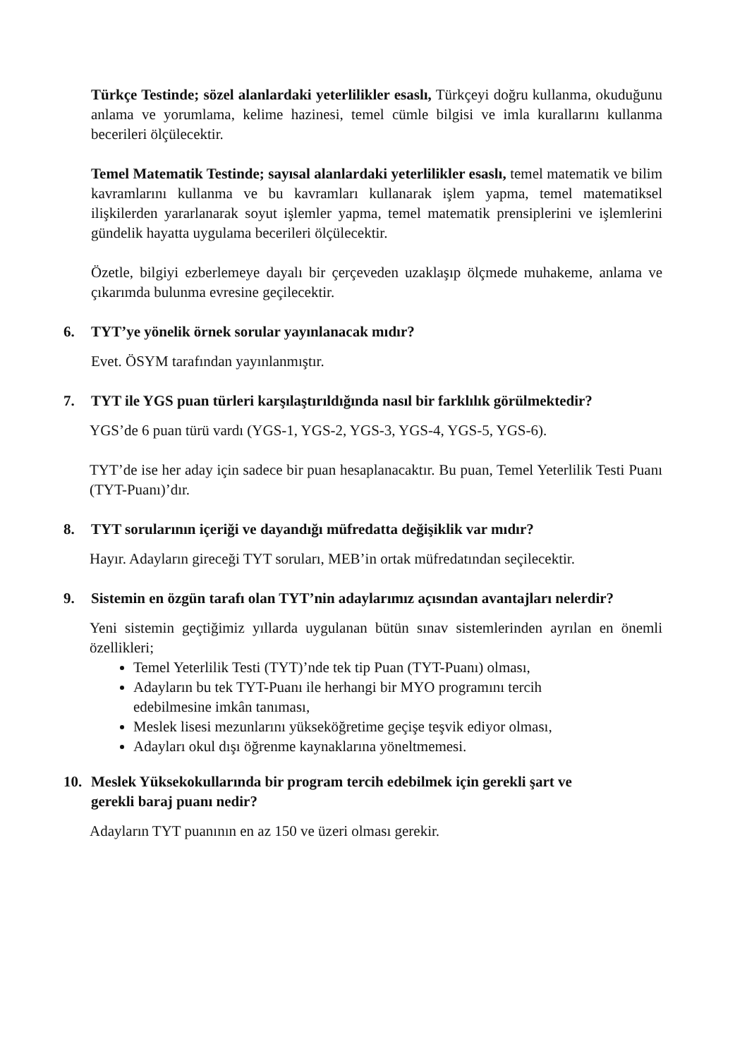Türkçe Testinde; sözel alanlardaki yeterlilikler esaslı, Türkçeyi doğru kullanma, okuduğunu anlama ve yorumlama, kelime hazinesi, temel cümle bilgisi ve imla kurallarını kullanma becerileri ölçülecektir.
Temel Matematik Testinde; sayısal alanlardaki yeterlilikler esaslı, temel matematik ve bilim kavramlarını kullanma ve bu kavramları kullanarak işlem yapma, temel matematiksel ilişkilerden yararlanarak soyut işlemler yapma, temel matematik prensiplerini ve işlemlerini gündelik hayatta uygulama becerileri ölçülecektir.
Özetle, bilgiyi ezberlemeye dayalı bir çerçeveden uzaklaşıp ölçmede muhakeme, anlama ve çıkarımda bulunma evresine geçilecektir.
6. TYT’ye yönelik örnek sorular yayınlanacak mıdır?
Evet. ÖSYM tarafından yayınlanmıştır.
7. TYT ile YGS puan türleri karşılaştırıldığında nasıl bir farklılık görülmektedir?
YGS’de 6 puan türü vardı (YGS-1, YGS-2, YGS-3, YGS-4, YGS-5, YGS-6).
TYT’de ise her aday için sadece bir puan hesaplanacaktır. Bu puan, Temel Yeterlilik Testi Puanı (TYT-Puanı)’dır.
8. TYT sorularının içeriği ve dayandığı müfredatta değişiklik var mıdır?
Hayır. Adayların gireceği TYT soruları, MEB’in ortak müfredatından seçilecektir.
9. Sistemin en özgün tarafı olan TYT’nin adaylarımız açısından avantajları nelerdir?
Yeni sistemin geçtiğimiz yıllarda uygulanan bütün sınav sistemlerinden ayrılan en önemli özellikleri;
Temel Yeterlilik Testi (TYT)’nde tek tip Puan (TYT-Puanı) olması,
Adayların bu tek TYT-Puanı ile herhangi bir MYO programını tercih
edebilmesine imkân tanıması,
Meslek lisesi mezunlarını yükseköğretime geçişe teşvik ediyor olması,
Adayları okul dışı öğrenme kaynaklarına yöneltmemesi.
10. Meslek Yüksekokullarında bir program tercih edebilmek için gerekli şart ve
gerekli baraj puanı nedir?
Adayların TYT puanının en az 150 ve üzeri olması gerekir.